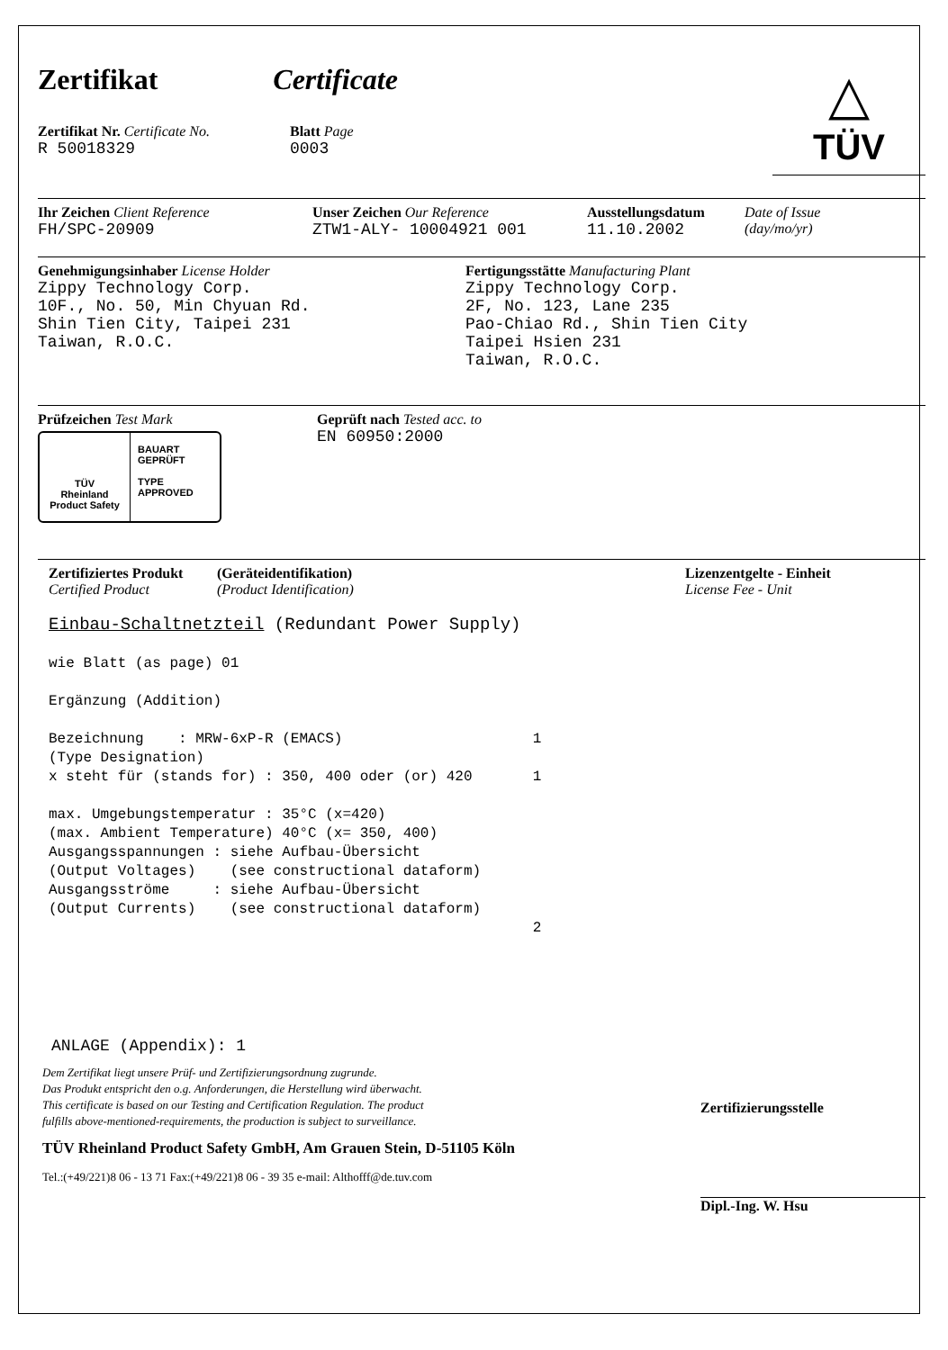Zertifikat Certificate
Zertifikat Nr. Certificate No.
R 50018329
Blatt Page
0003
△
TÜV
Ihr Zeichen Client Reference
FH/SPC-20909
Unser Zeichen Our Reference
ZTW1-ALY- 10004921 001
Ausstellungsdatum
11.10.2002
Date of Issue
(day/mo/yr)
Genehmigungsinhaber License Holder
Zippy Technology Corp.
10F., No. 50, Min Chyuan Rd.
Shin Tien City, Taipei 231
Taiwan, R.O.C.
Fertigungsstätte Manufacturing Plant
Zippy Technology Corp.
2F, No. 123, Lane 235
Pao-Chiao Rd., Shin Tien City
Taipei Hsien 231
Taiwan, R.O.C.
Prüfzeichen Test Mark
TÜV
Rheinland
Product Safety
BAUART
GEPRÜFT
TYPE
APPROVED
Geprüft nach Tested acc. to
EN 60950:2000
Zertifiziertes Produkt
Certified Product
(Geräteidentifikation)
(Product Identification)
Lizenzentgelte - Einheit
License Fee - Unit
Einbau-Schaltnetzteil (Redundant Power Supply) wie Blatt (as page) 01 Ergänzung (Addition) Bezeichnung : MRW-6xP-R (EMACS) 1 (Type Designation) x steht für (stands for) : 350, 400 oder (or) 420 1 max. Umgebungstemperatur : 35°C (x=420) (max. Ambient Temperature) 40°C (x= 350, 400) Ausgangsspannungen : siehe Aufbau-Übersicht (Output Voltages) (see constructional dataform) Ausgangsströme : siehe Aufbau-Übersicht (Output Currents) (see constructional dataform) 2
ANLAGE (Appendix): 1
Dem Zertifikat liegt unsere Prüf- und Zertifizierungsordnung zugrunde.
Das Produkt entspricht den o.g. Anforderungen, die Herstellung wird überwacht.
This certificate is based on our Testing and Certification Regulation. The product
fulfills above-mentioned-requirements, the production is subject to surveillance.
TÜV Rheinland Product Safety GmbH, Am Grauen Stein, D-51105 Köln
Tel.:(+49/221)8 06 - 13 71 Fax:(+49/221)8 06 - 39 35 e-mail: Althofff@de.tuv.com
Zertifizierungsstelle
Dipl.-Ing. W. Hsu